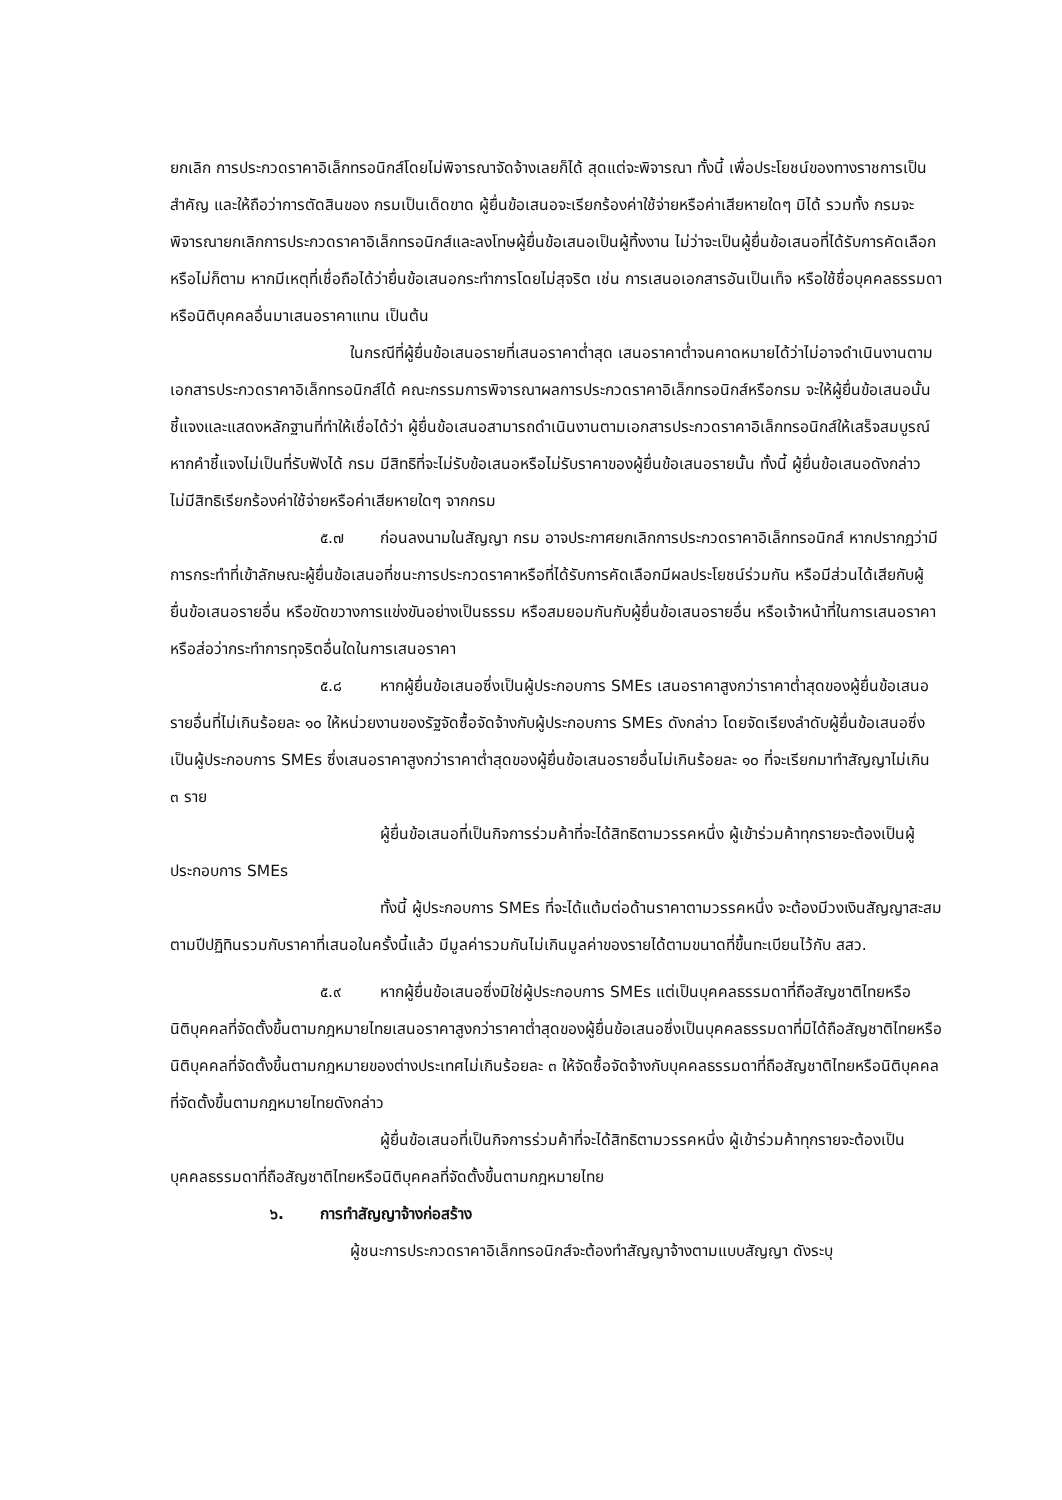ยกเลิก การประกวดราคาอิเล็กทรอนิกส์โดยไม่พิจารณาจัดจ้างเลยก็ได้ สุดแต่จะพิจารณา ทั้งนี้ เพื่อประโยชน์ของทางราชการเป็นสำคัญ และให้ถือว่าการตัดสินของ กรมเป็นเด็ดขาด ผู้ยื่นข้อเสนอจะเรียกร้องค่าใช้จ่ายหรือค่าเสียหายใดๆ มิได้ รวมทั้ง กรมจะพิจารณายกเลิกการประกวดราคาอิเล็กทรอนิกส์และลงโทษผู้ยื่นข้อเสนอเป็นผู้ทิ้งงาน ไม่ว่าจะเป็นผู้ยื่นข้อเสนอที่ได้รับการคัดเลือกหรือไม่ก็ตาม หากมีเหตุที่เชื่อถือได้ว่ายื่นข้อเสนอกระทำการโดยไม่สุจริต เช่น การเสนอเอกสารอันเป็นเท็จ หรือใช้ชื่อบุคคลธรรมดา หรือนิติบุคคลอื่นมาเสนอราคาแทน เป็นต้น
ในกรณีที่ผู้ยื่นข้อเสนอรายที่เสนอราคาต่ำสุด เสนอราคาต่ำจนคาดหมายได้ว่าไม่อาจดำเนินงานตามเอกสารประกวดราคาอิเล็กทรอนิกส์ได้ คณะกรรมการพิจารณาผลการประกวดราคาอิเล็กทรอนิกส์หรือกรม จะให้ผู้ยื่นข้อเสนอนั้นชี้แจงและแสดงหลักฐานที่ทำให้เชื่อได้ว่า ผู้ยื่นข้อเสนอสามารถดำเนินงานตามเอกสารประกวดราคาอิเล็กทรอนิกส์ให้เสร็จสมบูรณ์ หากคำชี้แจงไม่เป็นที่รับฟังได้ กรม มีสิทธิที่จะไม่รับข้อเสนอหรือไม่รับราคาของผู้ยื่นข้อเสนอรายนั้น ทั้งนี้ ผู้ยื่นข้อเสนอดังกล่าวไม่มีสิทธิเรียกร้องค่าใช้จ่ายหรือค่าเสียหายใดๆ จากกรม
๕.๗ ก่อนลงนามในสัญญา กรม อาจประกาศยกเลิกการประกวดราคาอิเล็กทรอนิกส์ หากปรากฏว่ามีการกระทำที่เข้าลักษณะผู้ยื่นข้อเสนอที่ชนะการประกวดราคาหรือที่ได้รับการคัดเลือกมีผลประโยชน์ร่วมกัน หรือมีส่วนได้เสียกับผู้ยื่นข้อเสนอรายอื่น หรือขัดขวางการแข่งขันอย่างเป็นธรรม หรือสมยอมกันกับผู้ยื่นข้อเสนอรายอื่น หรือเจ้าหน้าที่ในการเสนอราคา หรือส่อว่ากระทำการทุจริตอื่นใดในการเสนอราคา
๕.๘ หากผู้ยื่นข้อเสนอซึ่งเป็นผู้ประกอบการ SMEs เสนอราคาสูงกว่าราคาต่ำสุดของผู้ยื่นข้อเสนอรายอื่นที่ไม่เกินร้อยละ ๑๐ ให้หน่วยงานของรัฐจัดซื้อจัดจ้างกับผู้ประกอบการ SMEs ดังกล่าว โดยจัดเรียงลำดับผู้ยื่นข้อเสนอซึ่งเป็นผู้ประกอบการ SMEs ซึ่งเสนอราคาสูงกว่าราคาต่ำสุดของผู้ยื่นข้อเสนอรายอื่นไม่เกินร้อยละ ๑๐ ที่จะเรียกมาทำสัญญาไม่เกิน ๓ ราย
ผู้ยื่นข้อเสนอที่เป็นกิจการร่วมค้าที่จะได้สิทธิตามวรรคหนึ่ง ผู้เข้าร่วมค้าทุกรายจะต้องเป็นผู้ประกอบการ SMEs
ทั้งนี้ ผู้ประกอบการ SMEs ที่จะได้แต้มต่อด้านราคาตามวรรคหนึ่ง จะต้องมีวงเงินสัญญาสะสมตามปีปฏิทินรวมกับราคาที่เสนอในครั้งนี้แล้ว มีมูลค่ารวมกันไม่เกินมูลค่าของรายได้ตามขนาดที่ขึ้นทะเบียนไว้กับ สสว.
๕.๙ หากผู้ยื่นข้อเสนอซึ่งมิใช่ผู้ประกอบการ SMEs แต่เป็นบุคคลธรรมดาที่ถือสัญชาติไทยหรือนิติบุคคลที่จัดตั้งขึ้นตามกฎหมายไทยเสนอราคาสูงกว่าราคาต่ำสุดของผู้ยื่นข้อเสนอซึ่งเป็นบุคคลธรรมดาที่มิได้ถือสัญชาติไทยหรือนิติบุคคลที่จัดตั้งขึ้นตามกฎหมายของต่างประเทศไม่เกินร้อยละ ๓ ให้จัดซื้อจัดจ้างกับบุคคลธรรมดาที่ถือสัญชาติไทยหรือนิติบุคคลที่จัดตั้งขึ้นตามกฎหมายไทยดังกล่าว
ผู้ยื่นข้อเสนอที่เป็นกิจการร่วมค้าที่จะได้สิทธิตามวรรคหนึ่ง ผู้เข้าร่วมค้าทุกรายจะต้องเป็นบุคคลธรรมดาที่ถือสัญชาติไทยหรือนิติบุคคลที่จัดตั้งขึ้นตามกฎหมายไทย
๖. การทำสัญญาจ้างก่อสร้าง
ผู้ชนะการประกวดราคาอิเล็กทรอนิกส์จะต้องทำสัญญาจ้างตามแบบสัญญา ดังระบุ